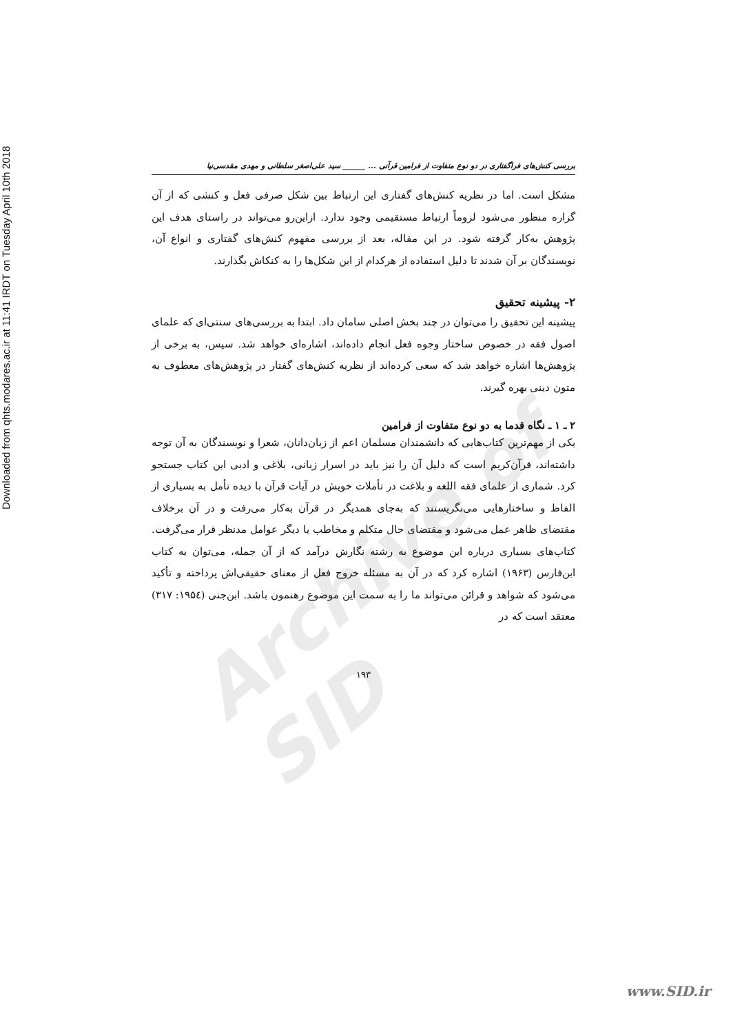Downloaded from qhts.modares.ac.ir at 11:41 IRDT on Tuesday April 10th 2018
Archive of SID
بررسی کنش‌های فراگفتاری در دو نوع متفاوت از فرامین قرآنی ... ______ سید علی‌اصغر سلطانی و مهدی مقدسی‌نیا
مشکل است. اما در نظریه کنش‌های گفتاری این ارتباط بین شکل صرفی فعل و کنشی که از آن گزاره منظور می‌شود لزوماً ارتباط مستقیمی وجود ندارد. ازاین‌رو می‌تواند در راستای هدف این پژوهش به‌کار گرفته شود. در این مقاله، بعد از بررسی مفهوم کنش‌های گفتاری و انواع آن، نویسندگان بر آن شدند تا دلیل استفاده از هرکدام از این شکل‌ها را به کنکاش بگذارند.
۲- پیشینه تحقیق
پیشینه این تحقیق را می‌توان در چند بخش اصلی سامان داد. ابتدا به بررسی‌های سنتی‌ای که علمای اصول فقه در خصوص ساختار وجوه فعل انجام داده‌اند، اشاره‌ای خواهد شد. سپس، به برخی از پژوهش‌ها اشاره خواهد شد که سعی کرده‌اند از نظریه کنش‌های گفتار در پژوهش‌های معطوف به متون دینی بهره گیرند.
۲ ـ ۱ ـ نگاه قدما به دو نوع متفاوت از فرامین
یکی از مهم‌ترین کتاب‌هایی که دانشمندان مسلمان اعم از زبان‌دانان، شعرا و نویسندگان به آن توجه داشته‌اند، قرآن‌کریم است که دلیل آن را نیز باید در اسرار زبانی، بلاغی و ادبی این کتاب جستجو کرد. شماری از علمای فقه اللغه و بلاغت در تأملات خویش در آیات قرآن با دیده تأمل به بسیاری از الفاظ و ساختارهایی می‌نگریستند که به‌جای همدیگر در قرآن به‌کار می‌رفت و در آن برخلاف مقتضای ظاهر عمل می‌شود و مقتضای حال متکلم و مخاطب یا دیگر عوامل مدنظر قرار می‌گرفت. کتاب‌های بسیاری درباره این موضوع به رشته نگارش درآمد که از آن جمله، می‌توان به کتاب ابن‌فارس (۱۹۶۳) اشاره کرد که در آن به مسئله خروج فعل از معنای حقیقی‌اش پرداخته و تأکید می‌شود که شواهد و قرائن می‌تواند ما را به سمت این موضوع رهنمون باشد. ابن‌جنی (۱۹۵٤: ۳۱۷) معتقد است که در
۱۹۳
www.SID.ir